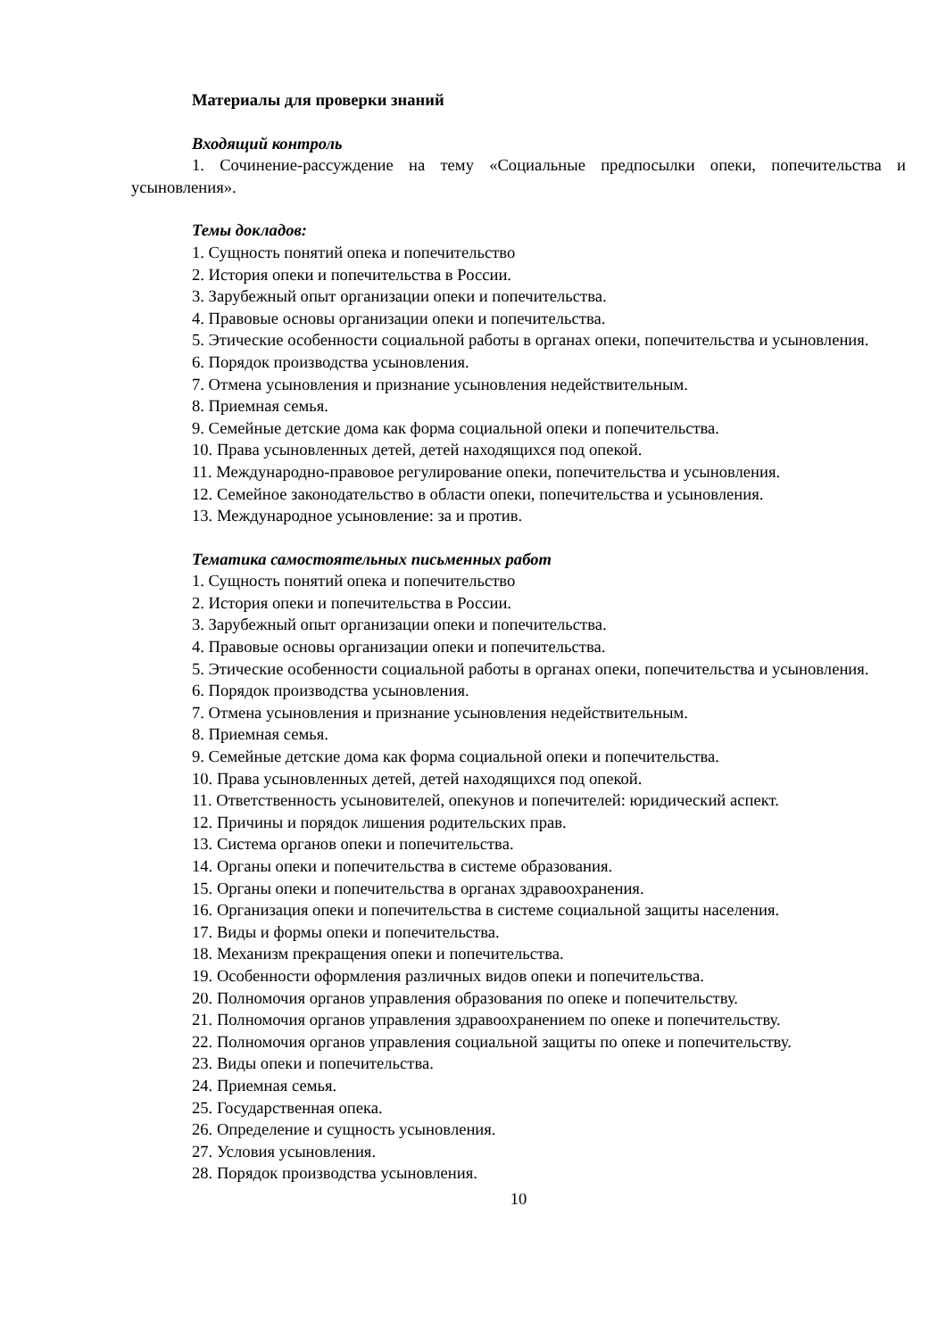Материалы для проверки знаний
Входящий контроль
1. Сочинение-рассуждение на тему «Социальные предпосылки опеки, попечительства и усыновления».
Темы докладов:
1. Сущность понятий опека и попечительство
2. История опеки и попечительства в России.
3. Зарубежный опыт организации опеки и попечительства.
4. Правовые основы организации опеки и попечительства.
5. Этические особенности социальной работы в органах опеки, попечительства и усыновления.
6. Порядок производства усыновления.
7. Отмена усыновления и признание усыновления недействительным.
8. Приемная семья.
9. Семейные детские дома как форма социальной опеки и попечительства.
10. Права усыновленных детей, детей находящихся под опекой.
11. Международно-правовое регулирование опеки, попечительства и усыновления.
12. Семейное законодательство в области опеки, попечительства и усыновления.
13. Международное усыновление: за и против.
Тематика самостоятельных письменных работ
1. Сущность понятий опека и попечительство
2. История опеки и попечительства в России.
3. Зарубежный опыт организации опеки и попечительства.
4. Правовые основы организации опеки и попечительства.
5. Этические особенности социальной работы в органах опеки, попечительства и усыновления.
6. Порядок производства усыновления.
7. Отмена усыновления и признание усыновления недействительным.
8. Приемная семья.
9. Семейные детские дома как форма социальной опеки и попечительства.
10. Права усыновленных детей, детей находящихся под опекой.
11. Ответственность усыновителей, опекунов и попечителей: юридический аспект.
12. Причины и порядок лишения родительских прав.
13. Система органов опеки и попечительства.
14. Органы опеки и попечительства в системе образования.
15. Органы опеки и попечительства в органах здравоохранения.
16. Организация опеки и попечительства в системе социальной защиты населения.
17. Виды и формы опеки и попечительства.
18. Механизм прекращения опеки и попечительства.
19. Особенности оформления различных видов опеки и попечительства.
20. Полномочия органов управления образования по опеке и попечительству.
21. Полномочия органов управления здравоохранением по опеке и попечительству.
22. Полномочия органов управления социальной защиты по опеке и попечительству.
23. Виды опеки и попечительства.
24. Приемная семья.
25. Государственная опека.
26. Определение и сущность усыновления.
27. Условия усыновления.
28. Порядок производства усыновления.
10